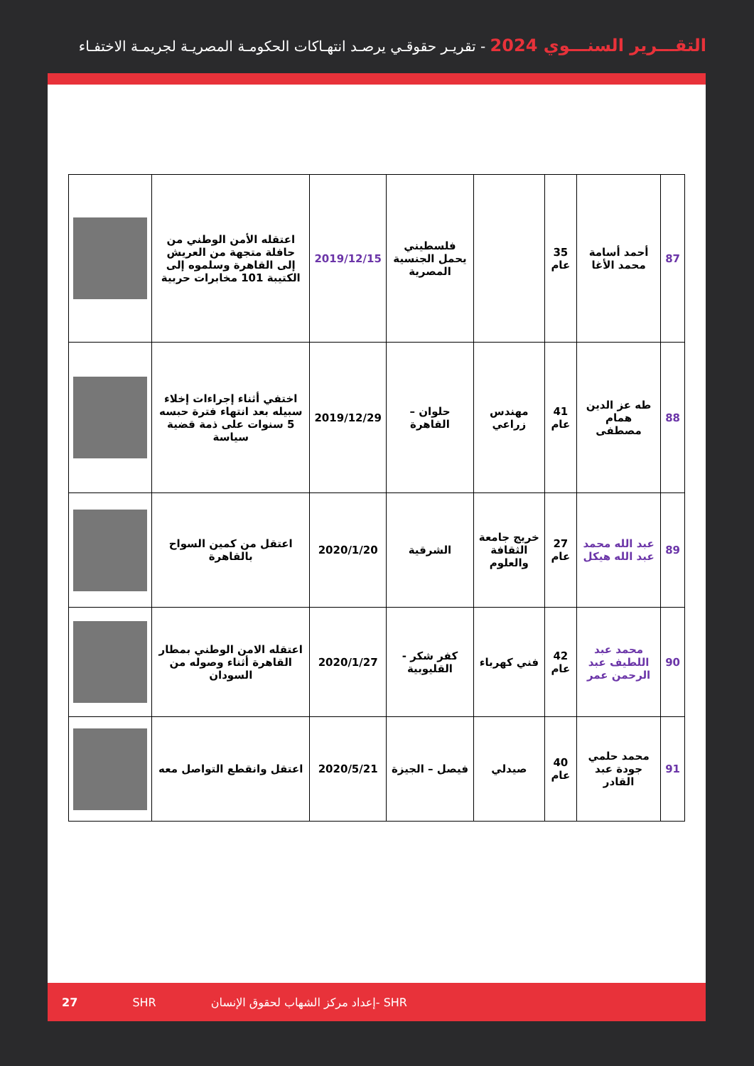التقـــرير السنـــوي 2024 - تقريـر حقوقـي يرصـد انتهـاكات الحكومـة المصريـة لجريمـة الاختفـاء
| 87 | أحمد أسامة محمد الأغا | 35 عام | | فلسطيني يحمل الجنسية المصرية | 2019/12/15 | اعتقله الأمن الوطني من حافلة متجهة من العريش إلى القاهرة وسلموه إلى الكتيبة 101 مخابرات حربية | |
| 88 | طه عز الدين همام مصطفى | 41 عام | مهندس زراعي | حلوان – القاهرة | 2019/12/29 | اختفي أثناء إجراءات إخلاء سبيله بعد انتهاء فترة حبسه 5 سنوات على ذمة قضية سياسة | |
| 89 | عبد الله محمد عبد الله هيكل | 27 عام | خريج جامعة الثقافة والعلوم | الشرقية | 2020/1/20 | اعتقل من كمين السواح بالقاهرة | |
| 90 | محمد عبد اللطيف عبد الرحمن عمر | 42 عام | فني كهرباء | كفر شكر - القليوبية | 2020/1/27 | اعتقله الامن الوطني بمطار القاهرة أثناء وصوله من السودان | |
| 91 | محمد حلمي جودة عبد القادر | 40 عام | صيدلي | فيصل – الجيزة | 2020/5/21 | اعتقل وانقطع التواصل معه | |
27 SHR إعداد مركز الشهاب لحقوق الإنسان- SHR